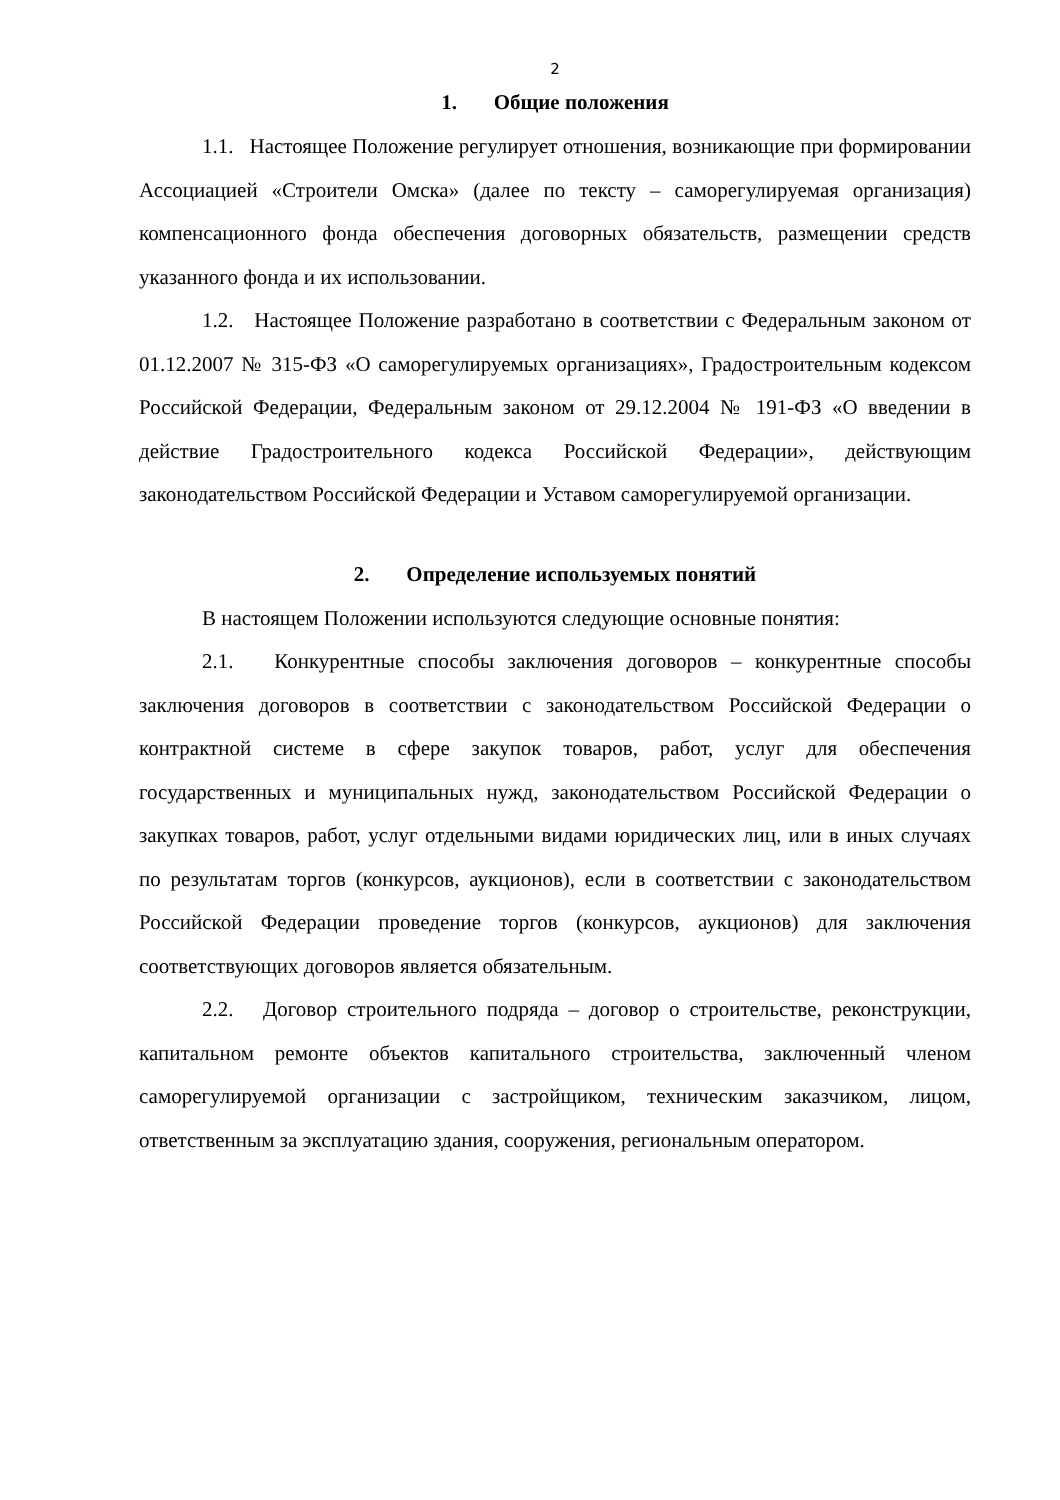2
1. Общие положения
1.1. Настоящее Положение регулирует отношения, возникающие при формировании Ассоциацией «Строители Омска» (далее по тексту – саморегулируемая организация) компенсационного фонда обеспечения договорных обязательств, размещении средств указанного фонда и их использовании.
1.2. Настоящее Положение разработано в соответствии с Федеральным законом от 01.12.2007 № 315-ФЗ «О саморегулируемых организациях», Градостроительным кодексом Российской Федерации, Федеральным законом от 29.12.2004 № 191-ФЗ «О введении в действие Градостроительного кодекса Российской Федерации», действующим законодательством Российской Федерации и Уставом саморегулируемой организации.
2. Определение используемых понятий
В настоящем Положении используются следующие основные понятия:
2.1. Конкурентные способы заключения договоров – конкурентные способы заключения договоров в соответствии с законодательством Российской Федерации о контрактной системе в сфере закупок товаров, работ, услуг для обеспечения государственных и муниципальных нужд, законодательством Российской Федерации о закупках товаров, работ, услуг отдельными видами юридических лиц, или в иных случаях по результатам торгов (конкурсов, аукционов), если в соответствии с законодательством Российской Федерации проведение торгов (конкурсов, аукционов) для заключения соответствующих договоров является обязательным.
2.2. Договор строительного подряда – договор о строительстве, реконструкции, капитальном ремонте объектов капитального строительства, заключенный членом саморегулируемой организации с застройщиком, техническим заказчиком, лицом, ответственным за эксплуатацию здания, сооружения, региональным оператором.